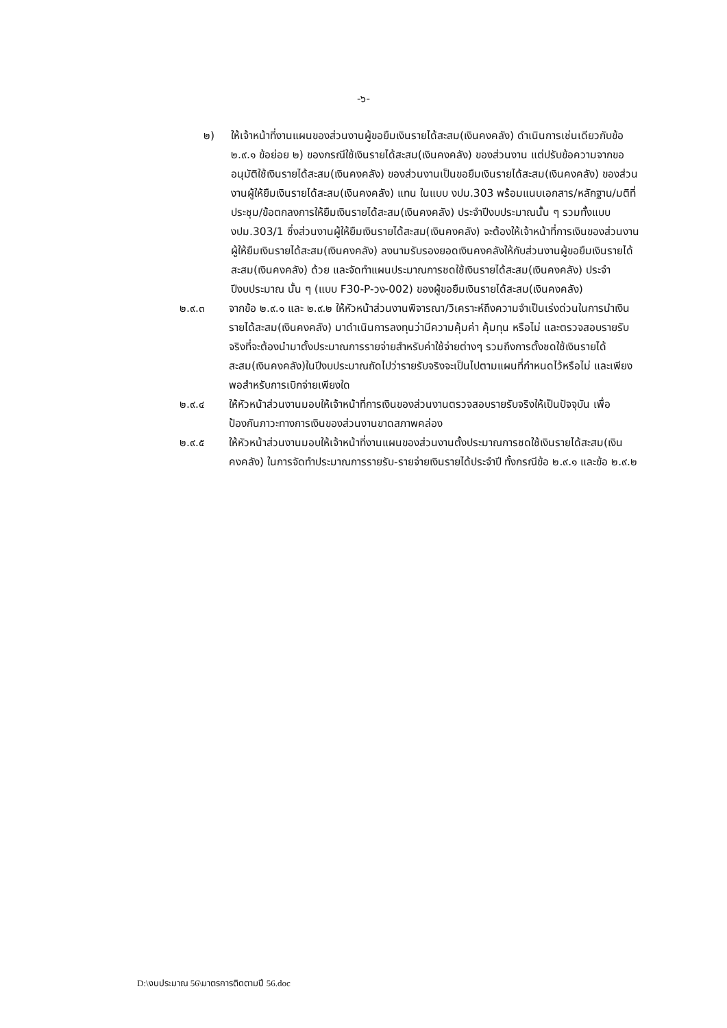-๖-
๒) ให้เจ้าหน้าที่งานแผนของส่วนงานผู้ขอยืมเงินรายได้สะสม(เงินคงคลัง) ดำเนินการเช่นเดียวกับข้อ ๒.๙.๑ ข้อย่อย ๒) ของกรณีใช้เงินรายได้สะสม(เงินคงคลัง) ของส่วนงาน แต่ปรับข้อความจากขออนุมัติใช้เงินรายได้สะสม(เงินคงคลัง) ของส่วนงานเป็นขอยืมเงินรายได้สะสม(เงินคงคลัง) ของส่วนงานผู้ให้ยืมเงินรายได้สะสม(เงินคงคลัง) แทน ในแบบ งปม.303 พร้อมแนบเอกสาร/หลักฐาน/มติที่ประชุม/ข้อตกลงการให้ยืมเงินรายได้สะสม(เงินคงคลัง) ประจำปีงบประมาณนั้น ๆ รวมทั้งแบบ งปม.303/1 ซึ่งส่วนงานผู้ให้ยืมเงินรายได้สะสม(เงินคงคลัง) จะต้องให้เจ้าหน้าที่การเงินของส่วนงานผู้ให้ยืมเงินรายได้สะสม(เงินคงคลัง) ลงนามรับรองยอดเงินคงคลังให้กับส่วนงานผู้ขอยืมเงินรายได้สะสม(เงินคงคลัง) ด้วย และจัดทำแผนประมาณการชดใช้เงินรายได้สะสม(เงินคงคลัง) ประจำปีงบประมาณ นั้น ๆ (แบบ F30-P-วง-002) ของผู้ขอยืมเงินรายได้สะสม(เงินคงคลัง)
๒.๙.๓ จากข้อ ๒.๙.๑ และ ๒.๙.๒ ให้หัวหน้าส่วนงานพิจารณา/วิเคราะห์ถึงความจำเป็นเร่งด่วนในการนำเงินรายได้สะสม(เงินคงคลัง) มาดำเนินการลงทุนว่ามีความคุ้มค่า คุ้มทุน หรือไม่ และตรวจสอบรายรับจริงที่จะต้องนำมาตั้งประมาณการรายจ่ายสำหรับค่าใช้จ่ายต่างๆ รวมถึงการตั้งชดใช้เงินรายได้สะสม(เงินคงคลัง)ในปีงบประมาณถัดไปว่ารายรับจริงจะเป็นไปตามแผนที่กำหนดไว้หรือไม่ และเพียงพอสำหรับการเบิกจ่ายเพียงใด
๒.๙.๔ ให้หัวหน้าส่วนงานมอบให้เจ้าหน้าที่การเงินของส่วนงานตรวจสอบรายรับจริงให้เป็นปัจจุบัน เพื่อป้องกันภาวะทางการเงินของส่วนงานขาดสภาพคล่อง
๒.๙.๕ ให้หัวหน้าส่วนงานมอบให้เจ้าหน้าที่งานแผนของส่วนงานตั้งประมาณการชดใช้เงินรายได้สะสม(เงินคงคลัง) ในการจัดทำประมาณการรายรับ-รายจ่ายเงินรายได้ประจำปี ทั้งกรณีข้อ ๒.๙.๑ และข้อ ๒.๙.๒
D:\งบประมาณ 56\มาตรการติดตามปี 56.doc